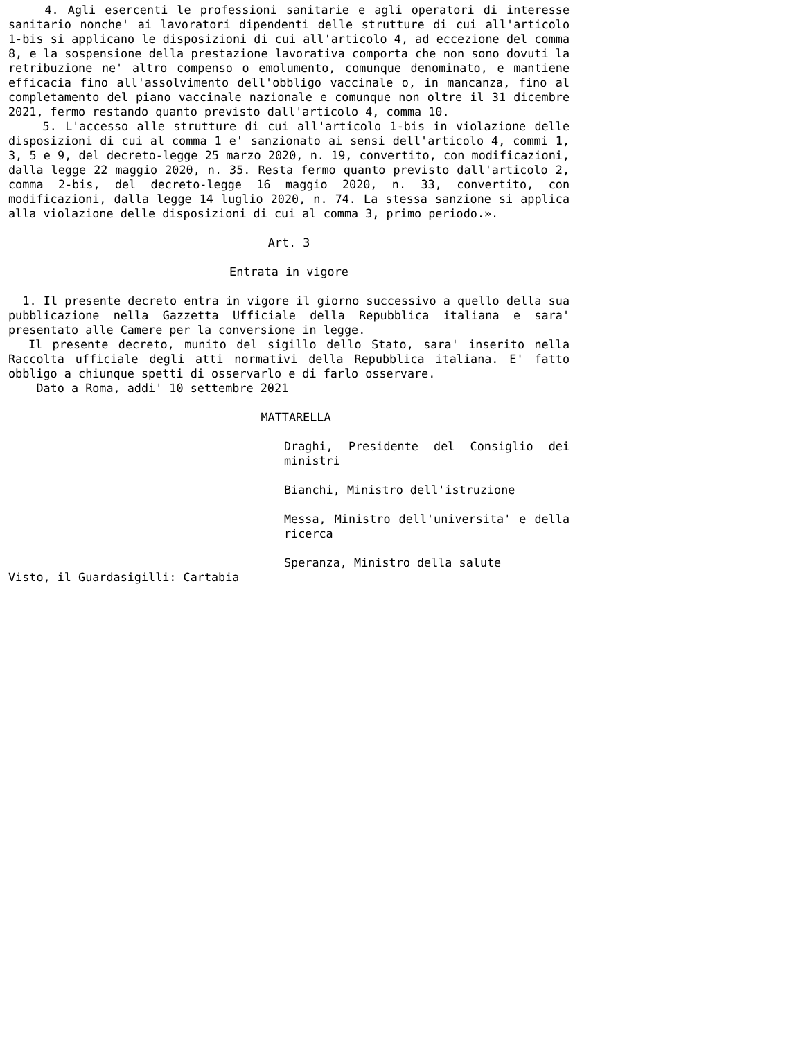4. Agli esercenti le professioni sanitarie e agli operatori di interesse sanitario nonche' ai lavoratori dipendenti delle strutture di cui all'articolo 1-bis si applicano le disposizioni di cui all'articolo 4, ad eccezione del comma 8, e la sospensione della prestazione lavorativa comporta che non sono dovuti la retribuzione ne' altro compenso o emolumento, comunque denominato, e mantiene efficacia fino all'assolvimento dell'obbligo vaccinale o, in mancanza, fino al completamento del piano vaccinale nazionale e comunque non oltre il 31 dicembre 2021, fermo restando quanto previsto dall'articolo 4, comma 10.
5. L'accesso alle strutture di cui all'articolo 1-bis in violazione delle disposizioni di cui al comma 1 e' sanzionato ai sensi dell'articolo 4, commi 1, 3, 5 e 9, del decreto-legge 25 marzo 2020, n. 19, convertito, con modificazioni, dalla legge 22 maggio 2020, n. 35. Resta fermo quanto previsto dall'articolo 2, comma 2-bis, del decreto-legge 16 maggio 2020, n. 33, convertito, con modificazioni, dalla legge 14 luglio 2020, n. 74. La stessa sanzione si applica alla violazione delle disposizioni di cui al comma 3, primo periodo.».
Art. 3
Entrata in vigore
1. Il presente decreto entra in vigore il giorno successivo a quello della sua pubblicazione nella Gazzetta Ufficiale della Repubblica italiana e sara' presentato alle Camere per la conversione in legge.
Il presente decreto, munito del sigillo dello Stato, sara' inserito nella Raccolta ufficiale degli atti normativi della Repubblica italiana. E' fatto obbligo a chiunque spetti di osservarlo e di farlo osservare.
Dato a Roma, addi' 10 settembre 2021
MATTARELLA
Draghi, Presidente del Consiglio dei ministri
Bianchi, Ministro dell'istruzione
Messa, Ministro dell'universita' e della ricerca
Speranza, Ministro della salute
Visto, il Guardasigilli: Cartabia